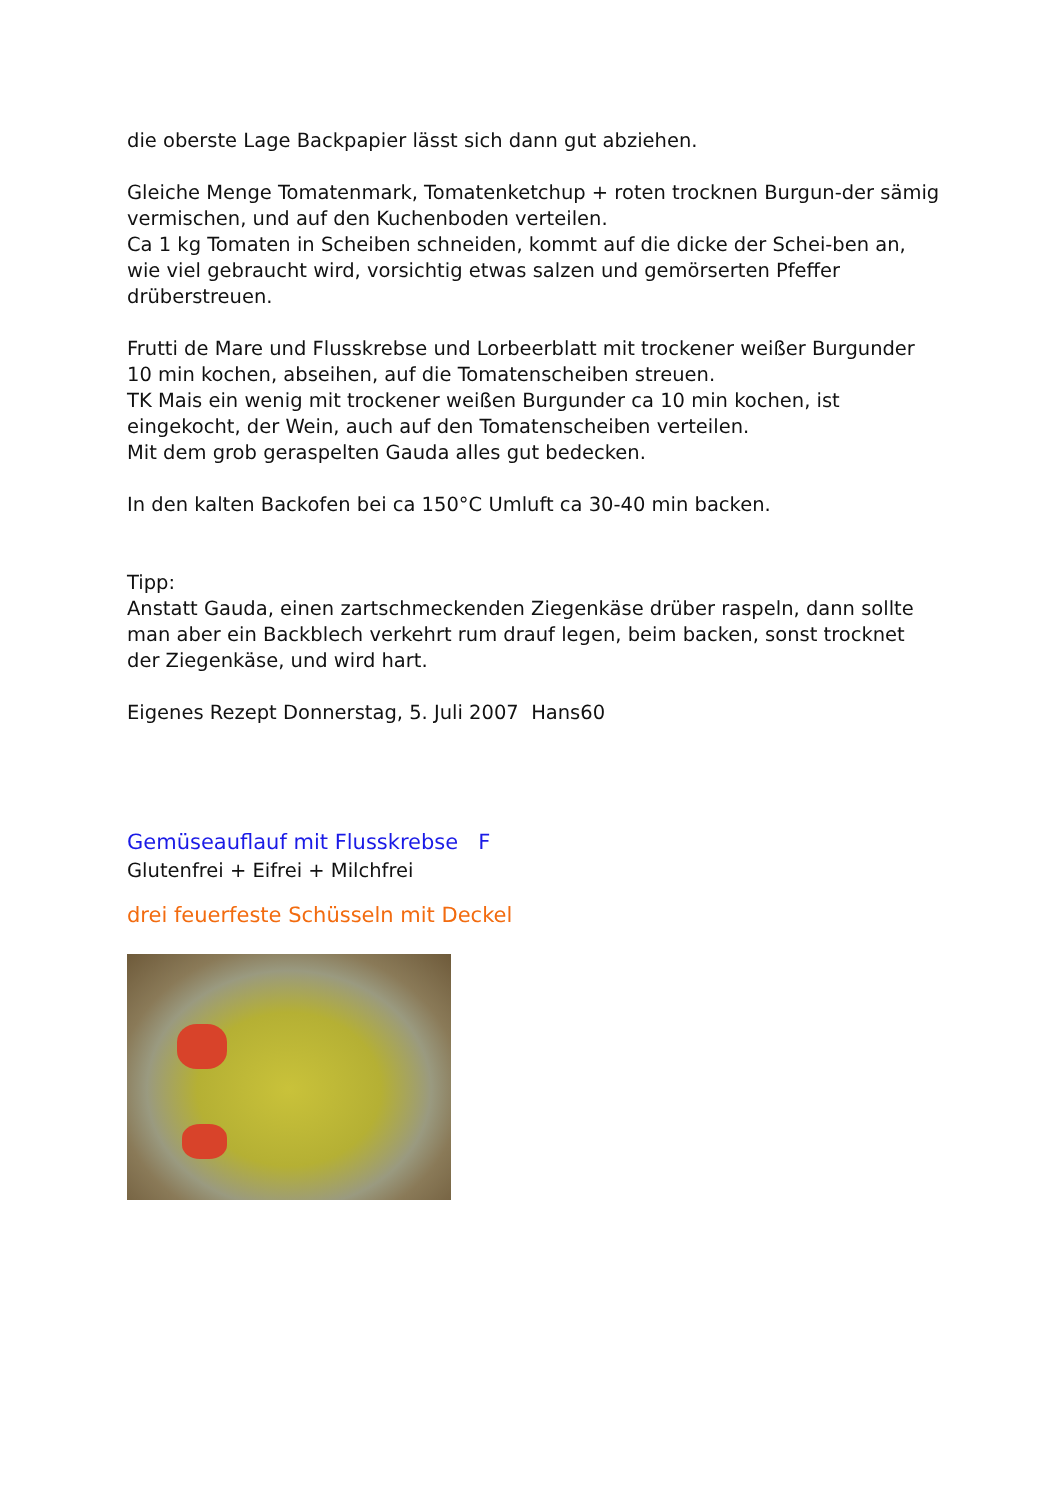die oberste Lage Backpapier lässt sich dann gut abziehen.
Gleiche Menge Tomatenmark, Tomatenketchup + roten trocknen Burgun-der sämig vermischen, und auf den Kuchenboden verteilen.
Ca 1 kg Tomaten in Scheiben schneiden, kommt auf die dicke der Schei-ben an, wie viel gebraucht wird, vorsichtig etwas salzen und gemörserten Pfeffer drüberstreuen.
Frutti de Mare und Flusskrebse und Lorbeerblatt mit trockener weißer Burgunder 10 min kochen, abseihen, auf die Tomatenscheiben streuen.
TK Mais ein wenig mit trockener weißen Burgunder ca 10 min kochen, ist eingekocht, der Wein, auch auf den Tomatenscheiben verteilen.
Mit dem grob geraspelten Gauda alles gut bedecken.
In den kalten Backofen bei ca 150°C Umluft ca 30-40 min backen.
Tipp:
Anstatt Gauda, einen zartschmeckenden Ziegenkäse drüber raspeln, dann sollte man aber ein Backblech verkehrt rum drauf legen, beim backen, sonst trocknet der Ziegenkäse, und wird hart.
Eigenes Rezept Donnerstag, 5. Juli 2007 Hans60
Gemüseauflauf mit Flusskrebse F
Glutenfrei + Eifrei + Milchfrei
drei feuerfeste Schüsseln mit Deckel